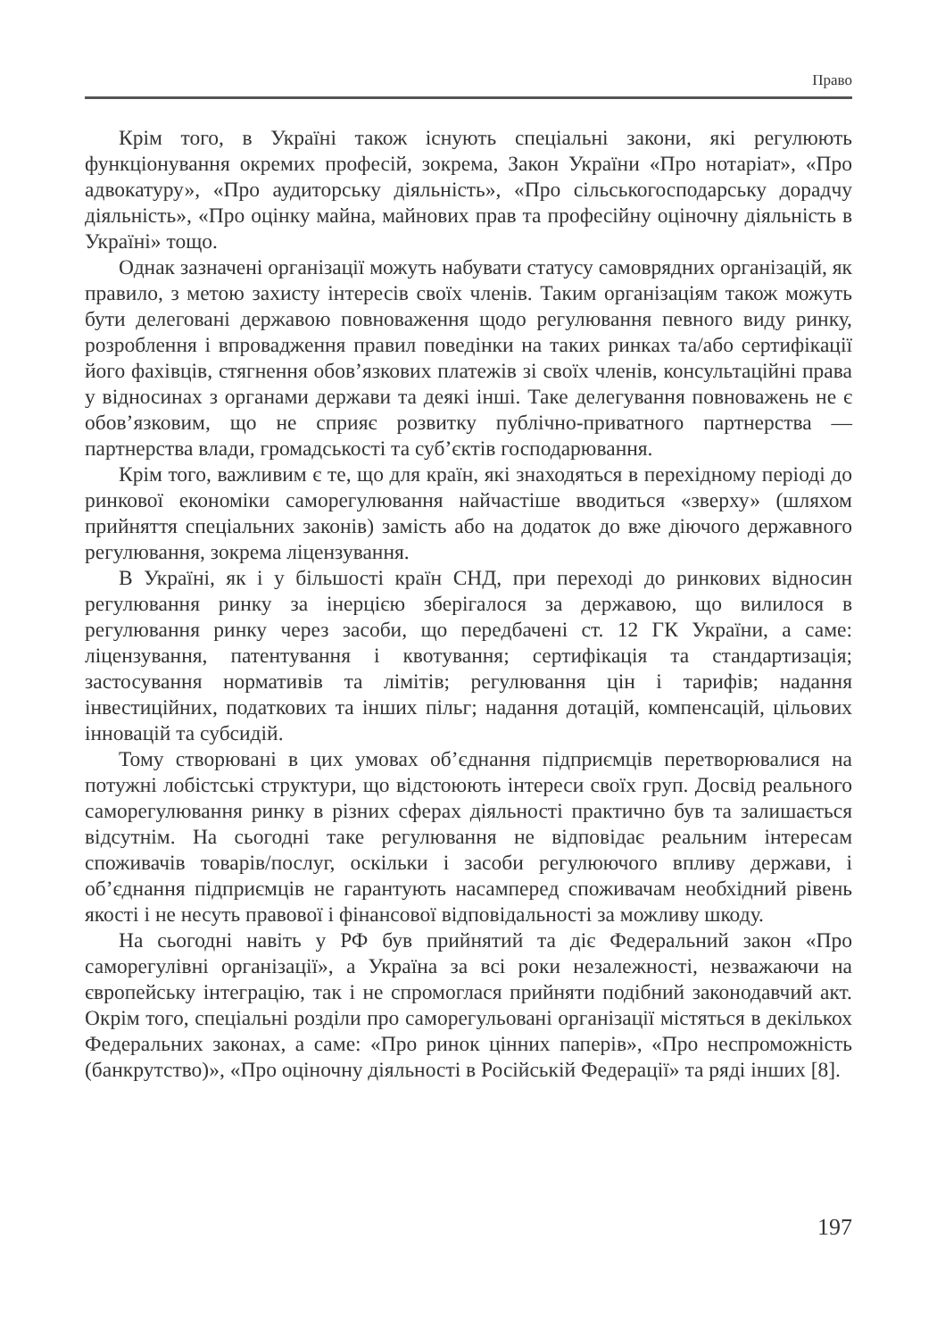Право
Крім того, в Україні також існують спеціальні закони, які регулюють функціонування окремих професій, зокрема, Закон України «Про нотаріат», «Про адвокатуру», «Про аудиторську діяльність», «Про сільськогосподарську дорадчу діяльність», «Про оцінку майна, майнових прав та професійну оціночну діяльність в Україні» тощо.
Однак зазначені організації можуть набувати статусу самоврядних організацій, як правило, з метою захисту інтересів своїх членів. Таким організаціям також можуть бути делеговані державою повноваження щодо регулювання певного виду ринку, розроблення і впровадження правил поведінки на таких ринках та/або сертифікації його фахівців, стягнення обов’язкових платежів зі своїх членів, консультаційні права у відносинах з органами держави та деякі інші. Таке делегування повноважень не є обов’язковим, що не сприяє розвитку публічно-приватного партнерства — партнерства влади, громадськості та суб’єктів господарювання.
Крім того, важливим є те, що для країн, які знаходяться в перехідному періоді до ринкової економіки саморегулювання найчастіше вводиться «зверху» (шляхом прийняття спеціальних законів) замість або на додаток до вже діючого державного регулювання, зокрема ліцензування.
В Україні, як і у більшості країн СНД, при переході до ринкових відносин регулювання ринку за інерцією зберігалося за державою, що вилилося в регулювання ринку через засоби, що передбачені ст. 12 ГК України, а саме: ліцензування, патентування і квотування; сертифікація та стандартизація; застосування нормативів та лімітів; регулювання цін і тарифів; надання інвестиційних, податкових та інших пільг; надання дотацій, компенсацій, цільових інновацій та субсидій.
Тому створювані в цих умовах об’єднання підприємців перетворювалися на потужні лобістські структури, що відстоюють інтереси своїх груп. Досвід реального саморегулювання ринку в різних сферах діяльності практично був та залишається відсутнім. На сьогодні таке регулювання не відповідає реальним інтересам споживачів товарів/послуг, оскільки і засоби регулюючого впливу держави, і об’єднання підприємців не гарантують насамперед споживачам необхідний рівень якості і не несуть правової і фінансової відповідальності за можливу шкоду.
На сьогодні навіть у РФ був прийнятий та діє Федеральний закон «Про саморегулівні організації», а Україна за всі роки незалежності, незважаючи на європейську інтеграцію, так і не спромоглася прийняти подібний законодавчий акт. Окрім того, спеціальні розділи про саморегульовані організації містяться в декількох Федеральних законах, а саме: «Про ринок цінних паперів», «Про неспроможність (банкрутство)», «Про оціночну діяльності в Російській Федерації» та ряді інших [8].
197